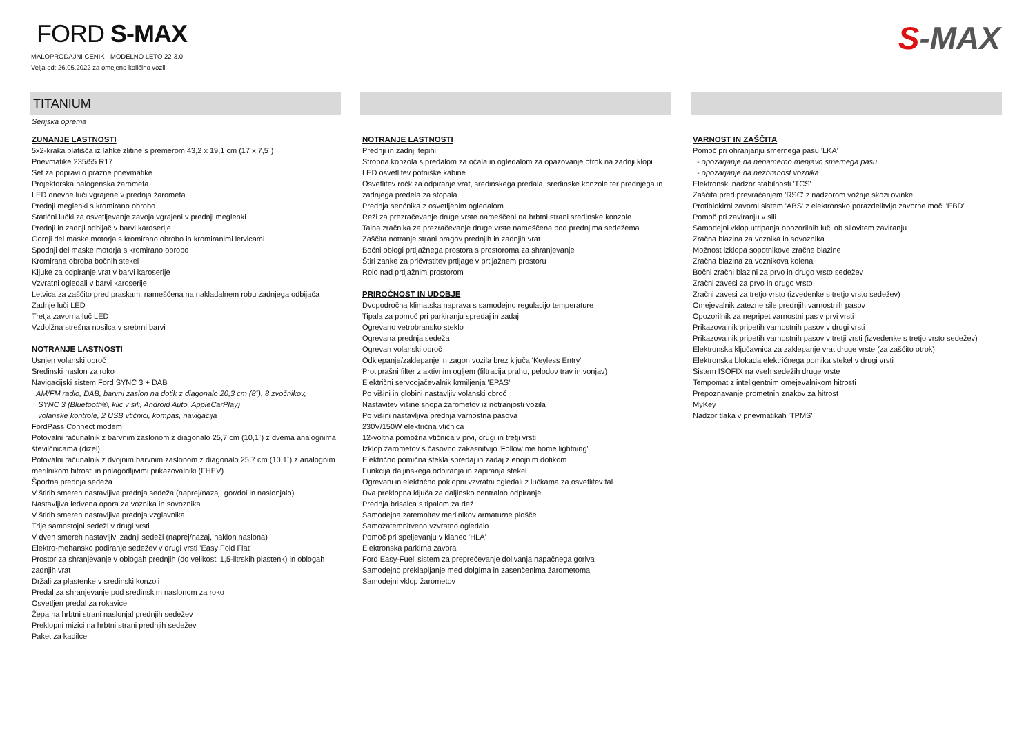FORD S-MAX
MALOPRODAJNI CENIK - MODELNO LETO 22-3.0
Velja od: 26.05.2022 za omejeno količino vozil
S-MAX
TITANIUM
Serijska oprema
ZUNANJE LASTNOSTI
5x2-kraka platišča iz lahke zlitine s premerom 43,2 x 19,1 cm (17 x 7,5˝)
Pnevmatike 235/55 R17
Set za popravilo prazne pnevmatike
Projektorska halogenska žarometa
LED dnevne luči vgrajene v prednja žarometa
Prednji meglenki s kromirano obrobo
Statični lučki za osvetljevanje zavoja vgrajeni v prednji meglenki
Prednji in zadnji odbijač v barvi karoserije
Gornji del maske motorja s kromirano obrobo in kromiranimi letvicami
Spodnji del maske motorja s kromirano obrobo
Kromirana obroba bočnih stekel
Kljuke za odpiranje vrat v barvi karoserije
Vzvratni ogledali v barvi karoserije
Letvica za zaščito pred praskami nameščena na nakladalnem robu zadnjega odbijača
Zadnje luči LED
Tretja zavorna luč LED
Vzdolžna strešna nosilca v srebrni barvi
NOTRANJE LASTNOSTI
Usnjen volanski obroč
Sredinski naslon za roko
Navigacijski sistem Ford SYNC 3 + DAB
AM/FM radio, DAB, barvni zaslon na dotik z diagonalo 20,3 cm (8˝), 8 zvočnikov,
SYNC 3 (Bluetooth®, klic v sili, Android Auto, AppleCarPlay)
volanske kontrole, 2 USB vtičnici, kompas, navigacija
FordPass Connect modem
Potovalni računalnik z barvnim zaslonom z diagonalo 25,7 cm (10,1˝) z dvema analognima številčnicama (dizel)
Potovalni računalnik z dvojnim barvnim zaslonom z diagonalo 25,7 cm (10,1˝) z analognim merilnikom hitrosti in prilagodljivimi prikazovalniki (FHEV)
Športna prednja sedeža
V štirih smereh nastavljiva prednja sedeža (naprej/nazaj, gor/dol in naslonjalo)
Nastavljiva ledvena opora za voznika in sovoznika
V štirih smereh nastavljiva prednja vzglavnika
Trije samostojni sedeži v drugi vrsti
V dveh smereh nastavljivi zadnji sedeži (naprej/nazaj, naklon naslona)
Elektro-mehansko podiranje sedežev v drugi vrsti 'Easy Fold Flat'
Prostor za shranjevanje v oblogah prednjih (do velikosti 1,5-litrskih plastenk) in oblogah zadnjih vrat
Držali za plastenke v sredinski konzoli
Predal za shranjevanje pod sredinskim naslonom za roko
Osvetljen predal za rokavice
Žepa na hrbtni strani naslonjal prednjih sedežev
Preklopni mizici na hrbtni strani prednjih sedežev
Paket za kadilce
NOTRANJE LASTNOSTI
Prednji in zadnji tepihi
Stropna konzola s predalom za očala in ogledalom za opazovanje otrok na zadnji klopi
LED osvetlitev potniške kabine
Osvetlitev ročk za odpiranje vrat, sredinskega predala, sredinske konzole ter prednjega in zadnjega predela za stopala
Prednja senčnika z osvetljenim ogledalom
Reži za prezračevanje druge vrste nameščeni na hrbtni strani sredinske konzole
Talna zračnika za prezračevanje druge vrste nameščena pod prednjima sedežema
Zaščita notranje strani pragov prednjih in zadnjih vrat
Bočni oblogi prtljažnega prostora s prostoroma za shranjevanje
Štiri zanke za pričvrstitev prtljage v prtljažnem prostoru
Rolo nad prtljažnim prostorom
PRIROČNOST IN UDOBJE
Dvopodročna klimatska naprava s samodejno regulacijo temperature
Tipala za pomoč pri parkiranju spredaj in zadaj
Ogrevano vetrobransko steklo
Ogrevana prednja sedeža
Ogrevan volanski obroč
Odklepanje/zaklepanje in zagon vozila brez ključa 'Keyless Entry'
Protiprašni filter z aktivnim ogljem (filtracija prahu, pelodov trav in vonjav)
Električni servoojačevalnik krmiljenja 'EPAS'
Po višini in globini nastavljiv volanski obroč
Nastavitev višine snopa žarometov iz notranjosti vozila
Po višini nastavljiva prednja varnostna pasova
230V/150W električna vtičnica
12-voltna pomožna vtičnica v prvi, drugi in tretji vrsti
Izklop žarometov s časovno zakasnitvijo 'Follow me home lightning'
Električno pomična stekla spredaj in zadaj z enojnim dotikom
Funkcija daljinskega odpiranja in zapiranja stekel
Ogrevani in električno poklopni vzvratni ogledali z lučkama za osvetlitev tal
Dva preklopna ključa za daljinsko centralno odpiranje
Prednja brisalca s tipalom za dež
Samodejna zatemnitev merilnikov armaturne plošče
Samozatemnitveno vzvratno ogledalo
Pomoč pri speljevanju v klanec 'HLA'
Elektronska parkirna zavora
Ford Easy-Fuel' sistem za preprečevanje dolivanja napačnega goriva
Samodejno preklapljanje med dolgima in zasenčenima žarometoma
Samodejni vklop žarometov
VARNOST IN ZAŠČITA
Pomoč pri ohranjanju smernega pasu 'LKA'
- opozarjanje na nenamerno menjavo smernega pasu
- opozarjanje na nezbranost voznika
Elektronski nadzor stabilnosti 'TCS'
Zaščita pred prevračanjem 'RSC' z nadzorom vožnje skozi ovinke
Protiblokirni zavorni sistem 'ABS' z elektronsko porazdelitvijo zavorne moči 'EBD'
Pomoč pri zaviranju v sili
Samodejni vklop utripanja opozorilnih luči ob silovitem zaviranju
Zračna blazina za voznika in sovoznika
Možnost izklopa sopotnikove zračne blazine
Zračna blazina za voznikova kolena
Bočni zračni blazini za prvo in drugo vrsto sedežev
Zračni zavesi za prvo in drugo vrsto
Zračni zavesi za tretjo vrsto (izvedenke s tretjo vrsto sedežev)
Omejevalnik zatezne sile prednjih varnostnih pasov
Opozorilnik za nepripet varnostni pas v prvi vrsti
Prikazovalnik pripetih varnostnih pasov v drugi vrsti
Prikazovalnik pripetih varnostnih pasov v tretji vrsti (izvedenke s tretjo vrsto sedežev)
Elektronska ključavnica za zaklepanje vrat druge vrste (za zaščito otrok)
Elektronska blokada električnega pomika stekel v drugi vrsti
Sistem ISOFIX na vseh sedežih druge vrste
Tempomat z inteligentnim omejevalnikom hitrosti
Prepoznavanje prometnih znakov za hitrost
MyKey
Nadzor tlaka v pnevmatikah 'TPMS'